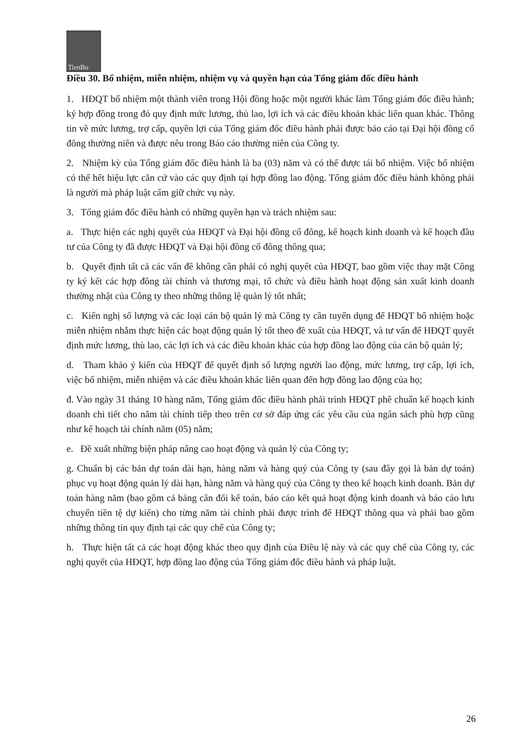TienBo
Điều 30. Bổ nhiệm, miễn nhiệm, nhiệm vụ và quyền hạn của Tổng giám đốc điều hành
1. HĐQT bổ nhiệm một thành viên trong Hội đồng hoặc một người khác làm Tổng giám đốc điều hành; ký hợp đồng trong đó quy định mức lương, thù lao, lợi ích và các điều khoản khác liên quan khác. Thông tin về mức lương, trợ cấp, quyền lợi của Tổng giám đốc điều hành phải được báo cáo tại Đại hội đồng cổ đông thường niên và được nêu trong Báo cáo thường niên của Công ty.
2. Nhiệm kỳ của Tổng giám đốc điều hành là ba (03) năm và có thể được tái bổ nhiệm. Việc bổ nhiệm có thể hết hiệu lực căn cứ vào các quy định tại hợp đồng lao động. Tổng giám đốc điều hành không phải là người mà pháp luật cấm giữ chức vụ này.
3. Tổng giám đốc điều hành có những quyền hạn và trách nhiệm sau:
a. Thực hiện các nghị quyết của HĐQT và Đại hội đồng cổ đông, kế hoạch kinh doanh và kế hoạch đầu tư của Công ty đã được HĐQT và Đại hội đồng cổ đông thông qua;
b. Quyết định tất cả các vấn đề không cần phải có nghị quyết của HĐQT, bao gồm việc thay mặt Công ty ký kết các hợp đồng tài chính và thương mại, tổ chức và điều hành hoạt động sản xuất kinh doanh thường nhật của Công ty theo những thông lệ quản lý tốt nhất;
c. Kiến nghị số lượng và các loại cán bộ quản lý mà Công ty cần tuyển dụng để HĐQT bổ nhiệm hoặc miễn nhiệm nhằm thực hiện các hoạt động quản lý tốt theo đề xuất của HĐQT, và tư vấn để HĐQT quyết định mức lương, thù lao, các lợi ích và các điều khoản khác của hợp đồng lao động của cán bộ quản lý;
d. Tham khảo ý kiến của HĐQT để quyết định số lượng người lao động, mức lương, trợ cấp, lợi ích, việc bổ nhiệm, miễn nhiệm và các điều khoản khác liên quan đến hợp đồng lao động của họ;
đ. Vào ngày 31 tháng 10 hàng năm, Tổng giám đốc điều hành phải trình HĐQT phê chuẩn kế hoạch kinh doanh chi tiết cho năm tài chính tiếp theo trên cơ sở đáp ứng các yêu cầu của ngân sách phù hợp cũng như kế hoạch tài chính năm (05) năm;
e. Đề xuất những biện pháp nâng cao hoạt động và quản lý của Công ty;
g. Chuẩn bị các bản dự toán dài hạn, hàng năm và hàng quý của Công ty (sau đây gọi là bản dự toán) phục vụ hoạt động quản lý dài hạn, hàng năm và hàng quý của Công ty theo kế hoạch kinh doanh. Bản dự toán hàng năm (bao gồm cả bảng cân đối kế toán, báo cáo kết quả hoạt động kinh doanh và báo cáo lưu chuyển tiền tệ dự kiến) cho từng năm tài chính phải được trình để HĐQT thông qua và phải bao gồm những thông tin quy định tại các quy chế của Công ty;
h. Thực hiện tất cả các hoạt động khác theo quy định của Điều lệ này và các quy chế của Công ty, các nghị quyết của HĐQT, hợp đồng lao động của Tổng giám đốc điều hành và pháp luật.
26